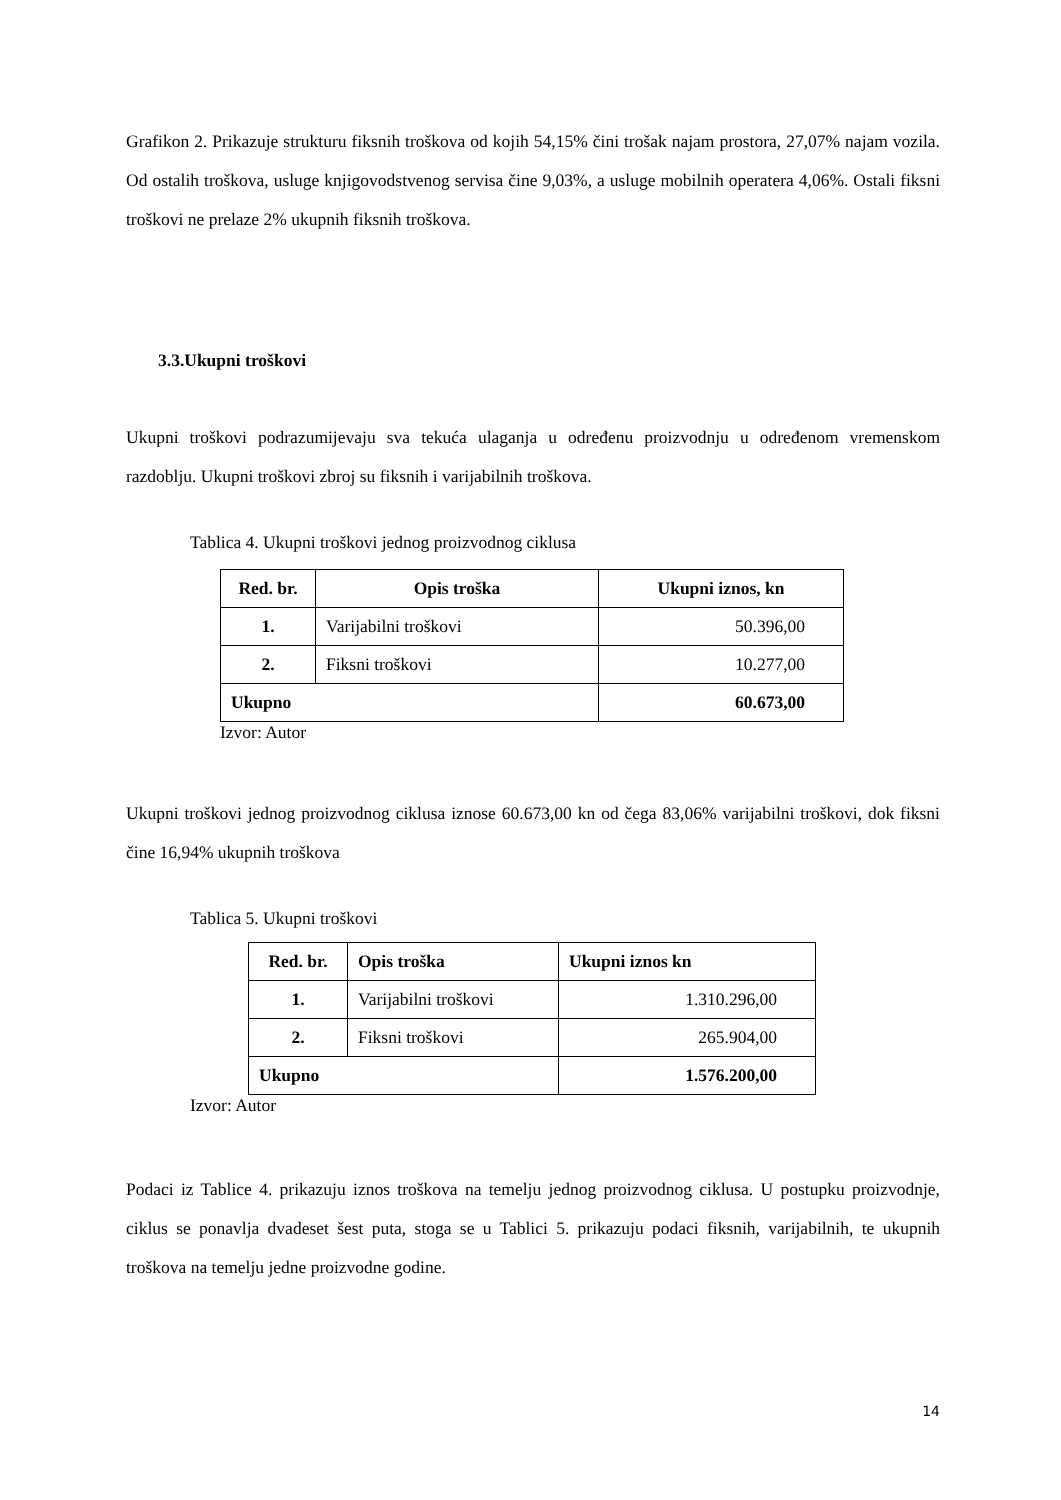Grafikon 2. Prikazuje strukturu fiksnih troškova od kojih 54,15% čini trošak najam prostora, 27,07% najam vozila. Od ostalih troškova, usluge knjigovodstvenog servisa čine 9,03%, a usluge mobilnih operatera 4,06%. Ostali fiksni troškovi ne prelaze 2% ukupnih fiksnih troškova.
3.3.Ukupni troškovi
Ukupni troškovi podrazumijevaju sva tekuća ulaganja u određenu proizvodnju u određenom vremenskom razdoblju. Ukupni troškovi zbroj su fiksnih i varijabilnih troškova.
Tablica 4. Ukupni troškovi jednog proizvodnog ciklusa
| Red. br. | Opis troška | Ukupni iznos, kn |
| --- | --- | --- |
| 1. | Varijabilni troškovi | 50.396,00 |
| 2. | Fiksni troškovi | 10.277,00 |
| Ukupno | | 60.673,00 |
Izvor: Autor
Ukupni troškovi jednog proizvodnog ciklusa iznose 60.673,00 kn od čega 83,06% varijabilni troškovi, dok fiksni čine 16,94% ukupnih troškova
Tablica 5. Ukupni troškovi
| Red. br. | Opis troška | Ukupni iznos kn |
| --- | --- | --- |
| 1. | Varijabilni troškovi | 1.310.296,00 |
| 2. | Fiksni troškovi | 265.904,00 |
| Ukupno | | 1.576.200,00 |
Izvor: Autor
Podaci iz Tablice 4. prikazuju iznos troškova na temelju jednog proizvodnog ciklusa. U postupku proizvodnje, ciklus se ponavlja dvadeset šest puta, stoga se u Tablici 5. prikazuju podaci fiksnih, varijabilnih, te ukupnih troškova na temelju jedne proizvodne godine.
14